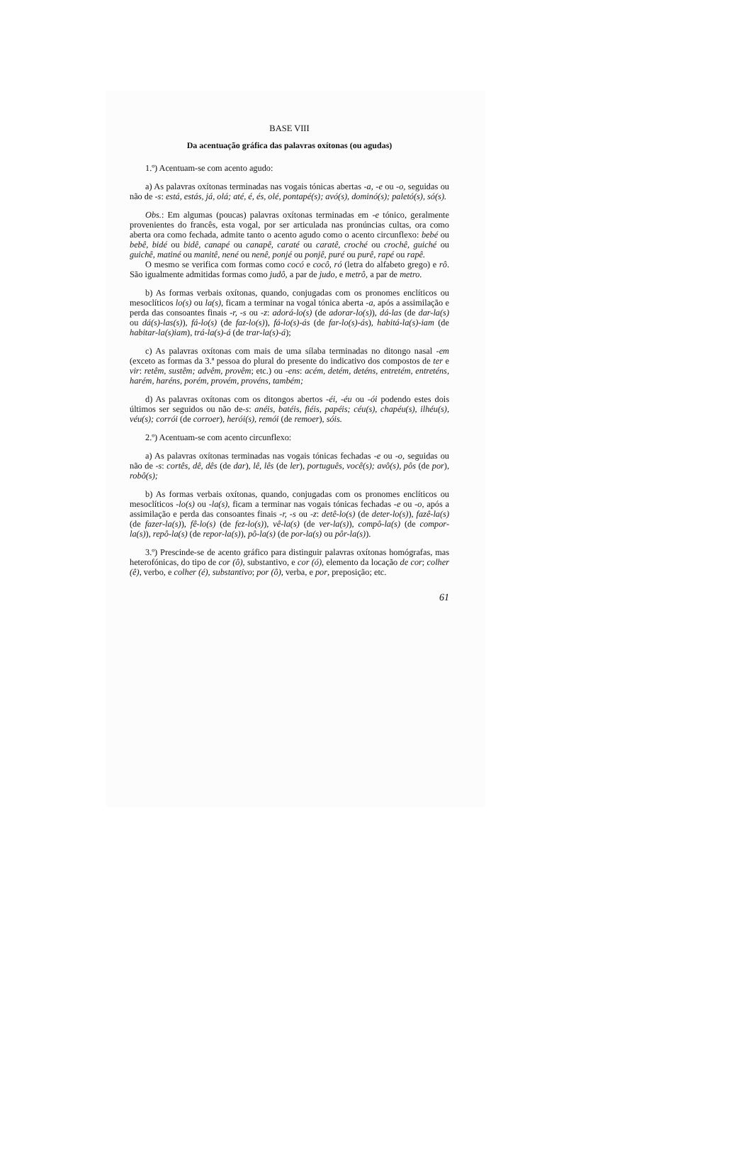BASE VIII
Da acentuação gráfica das palavras oxítonas (ou agudas)
1.º) Acentuam-se com acento agudo:
a) As palavras oxítonas terminadas nas vogais tónicas abertas -a, -e ou -o, seguidas ou não de -s: está, estás, já, olá; até, é, és, olé, pontapé(s); avó(s), dominó(s); paletó(s), só(s).
Obs.: Em algumas (poucas) palavras oxítonas terminadas em -e tónico, geralmente provenientes do francês, esta vogal, por ser articulada nas pronúncias cultas, ora como aberta ora como fechada, admite tanto o acento agudo como o acento circunflexo: bebé ou bebê, bidé ou bidê, canapé ou canapê, caraté ou caratê, croché ou crochê, guiché ou guichê, matiné ou manitê, nené ou nenê, ponjé ou ponjê, puré ou purê, rapé ou rapê.
O mesmo se verifica com formas como cocó e cocô, ró (letra do alfabeto grego) e rô. São igualmente admitidas formas como judô, a par de judo, e metrô, a par de metro.
b) As formas verbais oxítonas, quando, conjugadas com os pronomes enclíticos ou mesoclíticos lo(s) ou la(s), ficam a terminar na vogal tónica aberta -a, após a assimilação e perda das consoantes finais -r, -s ou -z: adorá-lo(s) (de adorar-lo(s)), dá-las (de dar-la(s) ou dá(s)-las(s)), fá-lo(s) (de faz-lo(s)), fá-lo(s)-ás (de far-lo(s)-ás), habitá-la(s)-iam (de habitar-la(s)iam), trá-la(s)-á (de trar-la(s)-á);
c) As palavras oxítonas com mais de uma sílaba terminadas no ditongo nasal -em (exceto as formas da 3.ª pessoa do plural do presente do indicativo dos compostos de ter e vir: retêm, sustêm; advêm, provêm; etc.) ou -ens: acém, detém, deténs, entretém, entreténs, harém, haréns, porém, provém, provéns, também;
d) As palavras oxítonas com os ditongos abertos -éi, -éu ou -ói podendo estes dois últimos ser seguidos ou não de-s: anéis, batéis, fiéis, papéis; céu(s), chapéu(s), ilhéu(s), véu(s); corrói (de corroer), herói(s), remói (de remoer), sóis.
2.º) Acentuam-se com acento circunflexo:
a) As palavras oxítonas terminadas nas vogais tónicas fechadas -e ou -o, seguidas ou não de -s: cortês, dê, dês (de dar), lê, lês (de ler), português, você(s); avô(s), pôs (de por), robô(s);
b) As formas verbais oxítonas, quando, conjugadas com os pronomes enclíticos ou mesoclíticos -lo(s) ou -la(s), ficam a terminar nas vogais tónicas fechadas -e ou -o, após a assimilação e perda das consoantes finais -r, -s ou -z: detê-lo(s) (de deter-lo(s)), fazê-la(s) (de fazer-la(s)), fê-lo(s) (de fez-lo(s)), vê-la(s) (de ver-la(s)), compô-la(s) (de compor-la(s)), repô-la(s) (de repor-la(s)), pô-la(s) (de por-la(s) ou pôr-la(s)).
3.º) Prescinde-se de acento gráfico para distinguir palavras oxítonas homógrafas, mas heterofónicas, do tipo de cor (ô), substantivo, e cor (ó), elemento da locação de cor; colher (ê), verbo, e colher (é), substantivo; por (ô), verba, e por, preposição; etc.
61